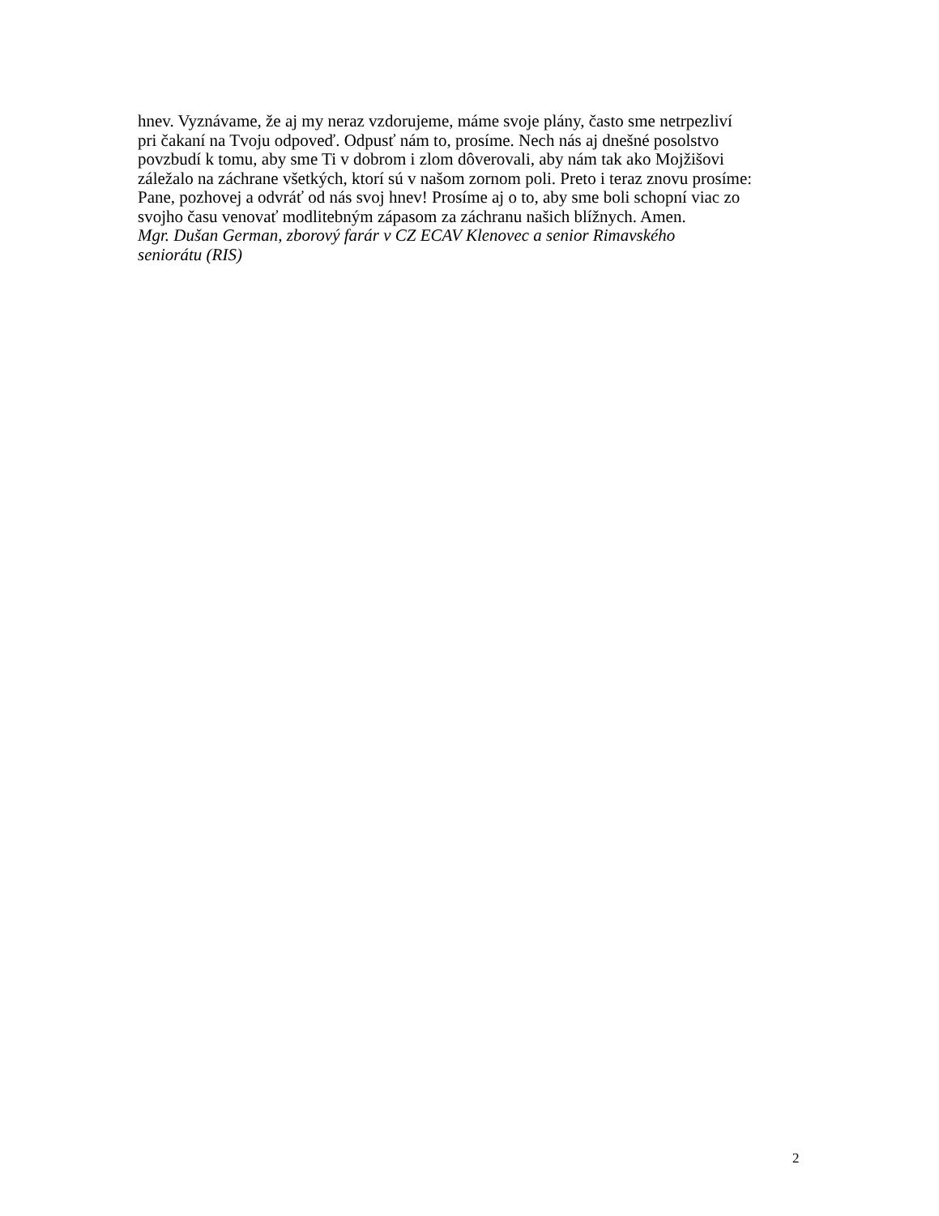hnev. Vyznávame, že aj my neraz vzdorujeme, máme svoje plány, často sme netrpezliví
pri čakaní na Tvoju odpoveď. Odpusť nám to, prosíme. Nech nás aj dnešné posolstvo
povzbudí k tomu, aby sme Ti v dobrom i zlom dôverovali, aby nám tak ako Mojžišovi
záležalo na záchrane všetkých, ktorí sú v našom zornom poli. Preto i teraz znovu prosíme:
Pane, pozhovej a odvráť od nás svoj hnev! Prosíme aj o to, aby sme boli schopní viac zo
svojho času venovať modlitebným zápasom za záchranu našich blížnych. Amen.
Mgr. Dušan German, zborový farár v CZ ECAV Klenovec a senior Rimavského
seniorátu (RIS)
2